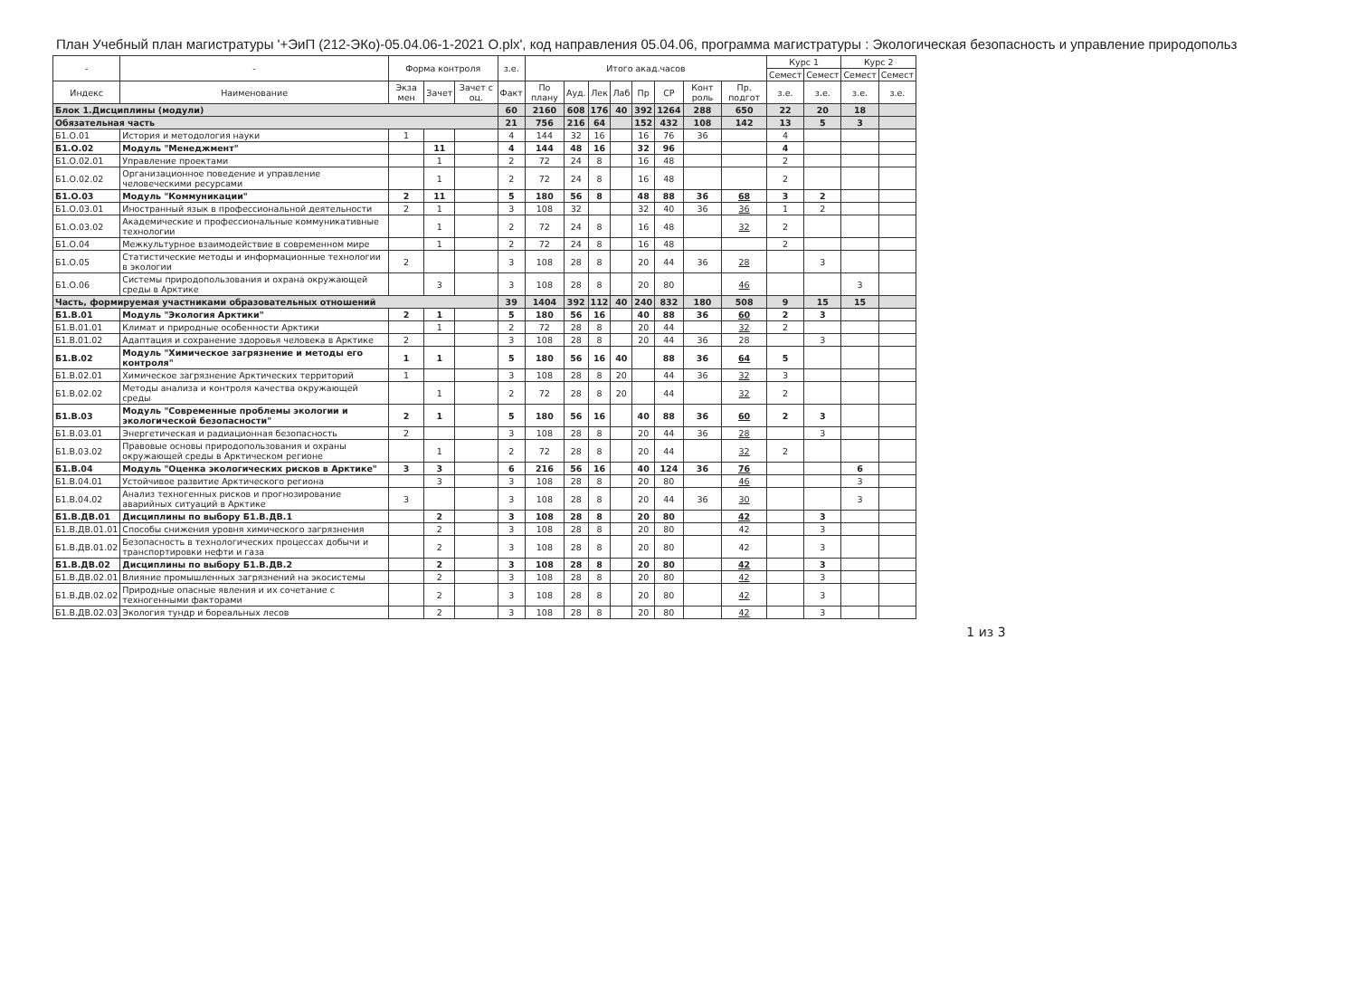План Учебный план магистратуры '+ЭиП (212-ЭКо)-05.04.06-1-2021 О.plx', код направления 05.04.06, программа магистратуры : Экологическая безопасность и управление природопольз
| - | - | Форма контроля | | | з.е. | Итого акад.часов | | | | | | | | Курс 1 | | Курс 2 | |
| --- | --- | --- | --- | --- | --- | --- | --- | --- | --- | --- | --- | --- | --- | --- | --- | --- | --- |
| | | | | | | | | | | | | | | Семест | Семест | Семест | Семест |
| Индекс | Наименование | Экза мен | Зачет | Зачет с оц. | Факт | По плану | Ауд. | Лек | Лаб | Пр | СР | Конт роль | Пр. подгот | з.е. | з.е. | з.е. | з.е. |
| Блок 1.Дисциплины (модули) | | | | | 60 | 2160 | 608 | 176 | 40 | 392 | 1264 | 288 | 650 | 22 | 20 | 18 | |
| Обязательная часть | | | | | 21 | 756 | 216 | 64 | | 152 | 432 | 108 | 142 | 13 | 5 | 3 | |
| Б1.О.01 | История и методология науки | 1 | | | 4 | 144 | 32 | 16 | | 16 | 76 | 36 | | 4 | | | |
| Б1.О.02 | Модуль "Менеджмент" | | 11 | | 4 | 144 | 48 | 16 | | 32 | 96 | | | 4 | | | |
| Б1.О.02.01 | Управление проектами | | 1 | | 2 | 72 | 24 | 8 | | 16 | 48 | | | 2 | | | |
| Б1.О.02.02 | Организационное поведение и управление человеческими ресурсами | | 1 | | 2 | 72 | 24 | 8 | | 16 | 48 | | | 2 | | | |
| Б1.О.03 | Модуль "Коммуникации" | 2 | 11 | | 5 | 180 | 56 | 8 | | 48 | 88 | 36 | 68 | 3 | 2 | | |
| Б1.О.03.01 | Иностранный язык в профессиональной деятельности | 2 | 1 | | 3 | 108 | 32 | | | 32 | 40 | 36 | 36 | 1 | 2 | | |
| Б1.О.03.02 | Академические и профессиональные коммуникативные технологии | | 1 | | 2 | 72 | 24 | 8 | | 16 | 48 | | 32 | 2 | | | |
| Б1.О.04 | Межкультурное взаимодействие в современном мире | | 1 | | 2 | 72 | 24 | 8 | | 16 | 48 | | | 2 | | | |
| Б1.О.05 | Статистические методы и информационные технологии в экологии | 2 | | | 3 | 108 | 28 | 8 | | 20 | 44 | 36 | 28 | | 3 | | |
| Б1.О.06 | Системы природопользования и охрана окружающей среды в Арктике | | 3 | | 3 | 108 | 28 | 8 | | 20 | 80 | | 46 | | | 3 | |
| Часть, формируемая участниками образовательных отношений | | | | | 39 | 1404 | 392 | 112 | 40 | 240 | 832 | 180 | 508 | 9 | 15 | 15 | |
| Б1.В.01 | Модуль "Экология Арктики" | 2 | 1 | | 5 | 180 | 56 | 16 | | 40 | 88 | 36 | 60 | 2 | 3 | | |
| Б1.В.01.01 | Климат и природные особенности Арктики | | 1 | | 2 | 72 | 28 | 8 | | 20 | 44 | | 32 | 2 | | | |
| Б1.В.01.02 | Адаптация и сохранение здоровья человека в Арктике | 2 | | | 3 | 108 | 28 | 8 | | 20 | 44 | 36 | 28 | | 3 | | |
| Б1.В.02 | Модуль "Химическое загрязнение и методы его контроля" | 1 | 1 | | 5 | 180 | 56 | 16 | 40 | | 88 | 36 | 64 | 5 | | | |
| Б1.В.02.01 | Химическое загрязнение Арктических территорий | 1 | | | 3 | 108 | 28 | 8 | 20 | | 44 | 36 | 32 | 3 | | | |
| Б1.В.02.02 | Методы анализа и контроля качества окружающей среды | | 1 | | 2 | 72 | 28 | 8 | 20 | | 44 | | 32 | 2 | | | |
| Б1.В.03 | Модуль "Современные проблемы экологии и экологической безопасности" | 2 | 1 | | 5 | 180 | 56 | 16 | | 40 | 88 | 36 | 60 | 2 | 3 | | |
| Б1.В.03.01 | Энергетическая и радиационная безопасность | 2 | | | 3 | 108 | 28 | 8 | | 20 | 44 | 36 | 28 | | 3 | | |
| Б1.В.03.02 | Правовые основы природопользования и охраны окружающей среды в Арктическом регионе | | 1 | | 2 | 72 | 28 | 8 | | 20 | 44 | | 32 | 2 | | | |
| Б1.В.04 | Модуль "Оценка экологических рисков в Арктике" | 3 | 3 | | 6 | 216 | 56 | 16 | | 40 | 124 | 36 | 76 | | | 6 | |
| Б1.В.04.01 | Устойчивое развитие Арктического региона | | 3 | | 3 | 108 | 28 | 8 | | 20 | 80 | | 46 | | | 3 | |
| Б1.В.04.02 | Анализ техногенных рисков и прогнозирование аварийных ситуаций в Арктике | 3 | | | 3 | 108 | 28 | 8 | | 20 | 44 | 36 | 30 | | | 3 | |
| Б1.В.ДВ.01 | Дисциплины по выбору Б1.В.ДВ.1 | | 2 | | 3 | 108 | 28 | 8 | | 20 | 80 | | 42 | | 3 | | |
| Б1.В.ДВ.01.01 | Способы снижения уровня химического загрязнения | | 2 | | 3 | 108 | 28 | 8 | | 20 | 80 | | 42 | | 3 | | |
| Б1.В.ДВ.01.02 | Безопасность в технологических процессах добычи и транспортировки нефти и газа | | 2 | | 3 | 108 | 28 | 8 | | 20 | 80 | | 42 | | 3 | | |
| Б1.В.ДВ.02 | Дисциплины по выбору Б1.В.ДВ.2 | | 2 | | 3 | 108 | 28 | 8 | | 20 | 80 | | 42 | | 3 | | |
| Б1.В.ДВ.02.01 | Влияние промышленных загрязнений на экосистемы | | 2 | | 3 | 108 | 28 | 8 | | 20 | 80 | | 42 | | 3 | | |
| Б1.В.ДВ.02.02 | Природные опасные явления и их сочетание с техногенными факторами | | 2 | | 3 | 108 | 28 | 8 | | 20 | 80 | | 42 | | 3 | | |
| Б1.В.ДВ.02.03 | Экология тундр и бореальных лесов | | 2 | | 3 | 108 | 28 | 8 | | 20 | 80 | | 42 | | 3 | | |
1 из 3